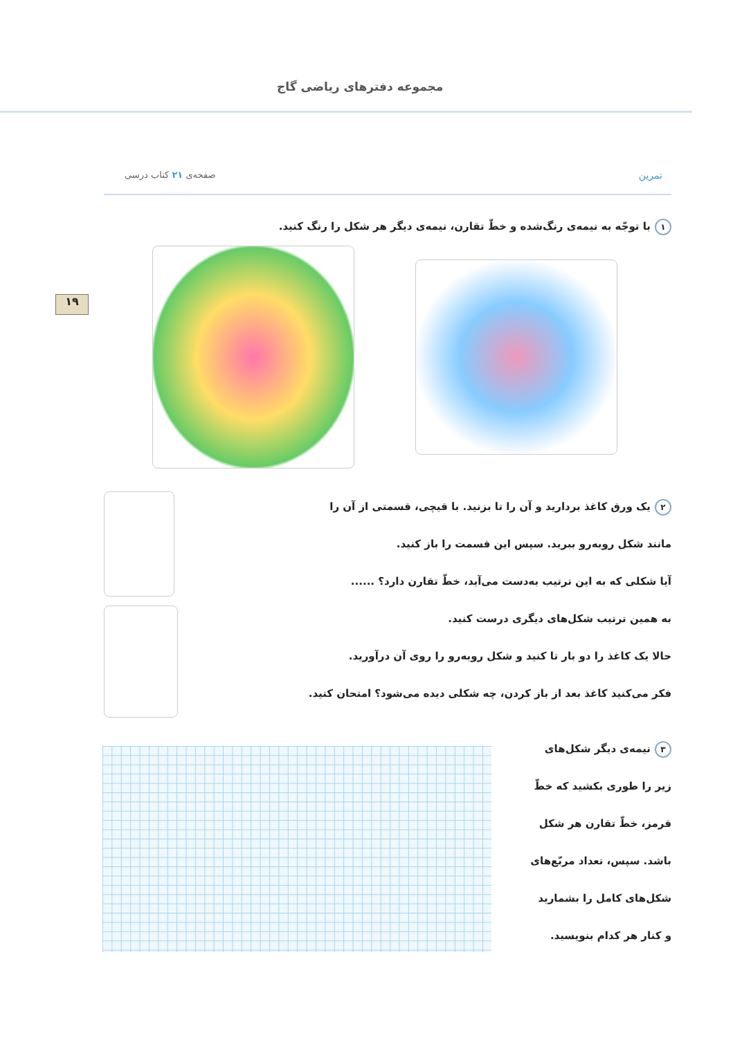مجموعه دفترهای ریاضی گاج
۱۹
تمرین صفحه‌ی ۲۱ کتاب درسی
۱ با توجّه به نیمه‌ی رنگ‌شده و خطّ تقارن، نیمه‌ی دیگر هر شکل را رنگ کنید.
۲ یک ورق کاغذ بردارید و آن را تا بزنید. با قیچی، قسمتی از آن را
مانند شکل روبه‌رو ببرید. سپس این قسمت را باز کنید.
آیا شکلی که به این ترتیب به‌دست می‌آید، خطّ تقارن دارد؟ ......
به همین ترتیب شکل‌های دیگری درست کنید.
حالا یک کاغذ را دو بار تا کنید و شکل روبه‌رو را روی آن درآورید.
فکر می‌کنید کاغذ بعد از باز کردن، چه شکلی دیده می‌شود؟ امتحان کنید.
۳ نیمه‌ی دیگر شکل‌های
زیر را طوری بکشید که خطّ
قرمز، خطّ تقارن هر شکل
باشد. سپس، تعداد مربّع‌های
شکل‌های کامل را بشمارید
و کنار هر کدام بنویسید.